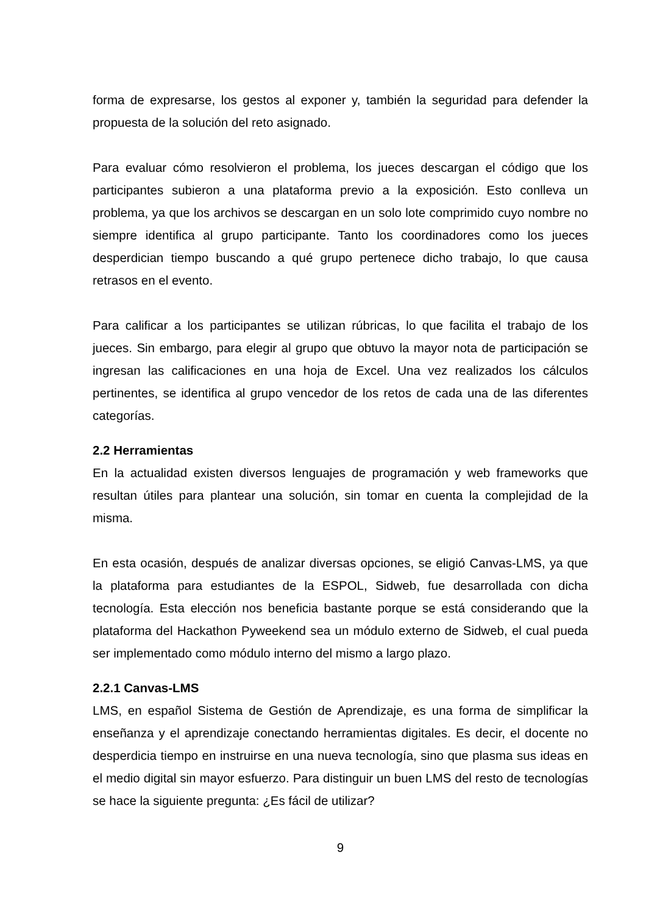forma de expresarse, los gestos al exponer y, también la seguridad para defender la propuesta de la solución del reto asignado.
Para evaluar cómo resolvieron el problema, los jueces descargan el código que los participantes subieron a una plataforma previo a la exposición. Esto conlleva un problema, ya que los archivos se descargan en un solo lote comprimido cuyo nombre no siempre identifica al grupo participante. Tanto los coordinadores como los jueces desperdician tiempo buscando a qué grupo pertenece dicho trabajo, lo que causa retrasos en el evento.
Para calificar a los participantes se utilizan rúbricas, lo que facilita el trabajo de los jueces. Sin embargo, para elegir al grupo que obtuvo la mayor nota de participación se ingresan las calificaciones en una hoja de Excel. Una vez realizados los cálculos pertinentes, se identifica al grupo vencedor de los retos de cada una de las diferentes categorías.
2.2 Herramientas
En la actualidad existen diversos lenguajes de programación y web frameworks que resultan útiles para plantear una solución, sin tomar en cuenta la complejidad de la misma.
En esta ocasión, después de analizar diversas opciones, se eligió Canvas-LMS, ya que la plataforma para estudiantes de la ESPOL, Sidweb, fue desarrollada con dicha tecnología. Esta elección nos beneficia bastante porque se está considerando que la plataforma del Hackathon Pyweekend sea un módulo externo de Sidweb, el cual pueda ser implementado como módulo interno del mismo a largo plazo.
2.2.1 Canvas-LMS
LMS, en español Sistema de Gestión de Aprendizaje, es una forma de simplificar la enseñanza y el aprendizaje conectando herramientas digitales. Es decir, el docente no desperdicia tiempo en instruirse en una nueva tecnología, sino que plasma sus ideas en el medio digital sin mayor esfuerzo. Para distinguir un buen LMS del resto de tecnologías se hace la siguiente pregunta: ¿Es fácil de utilizar?
9